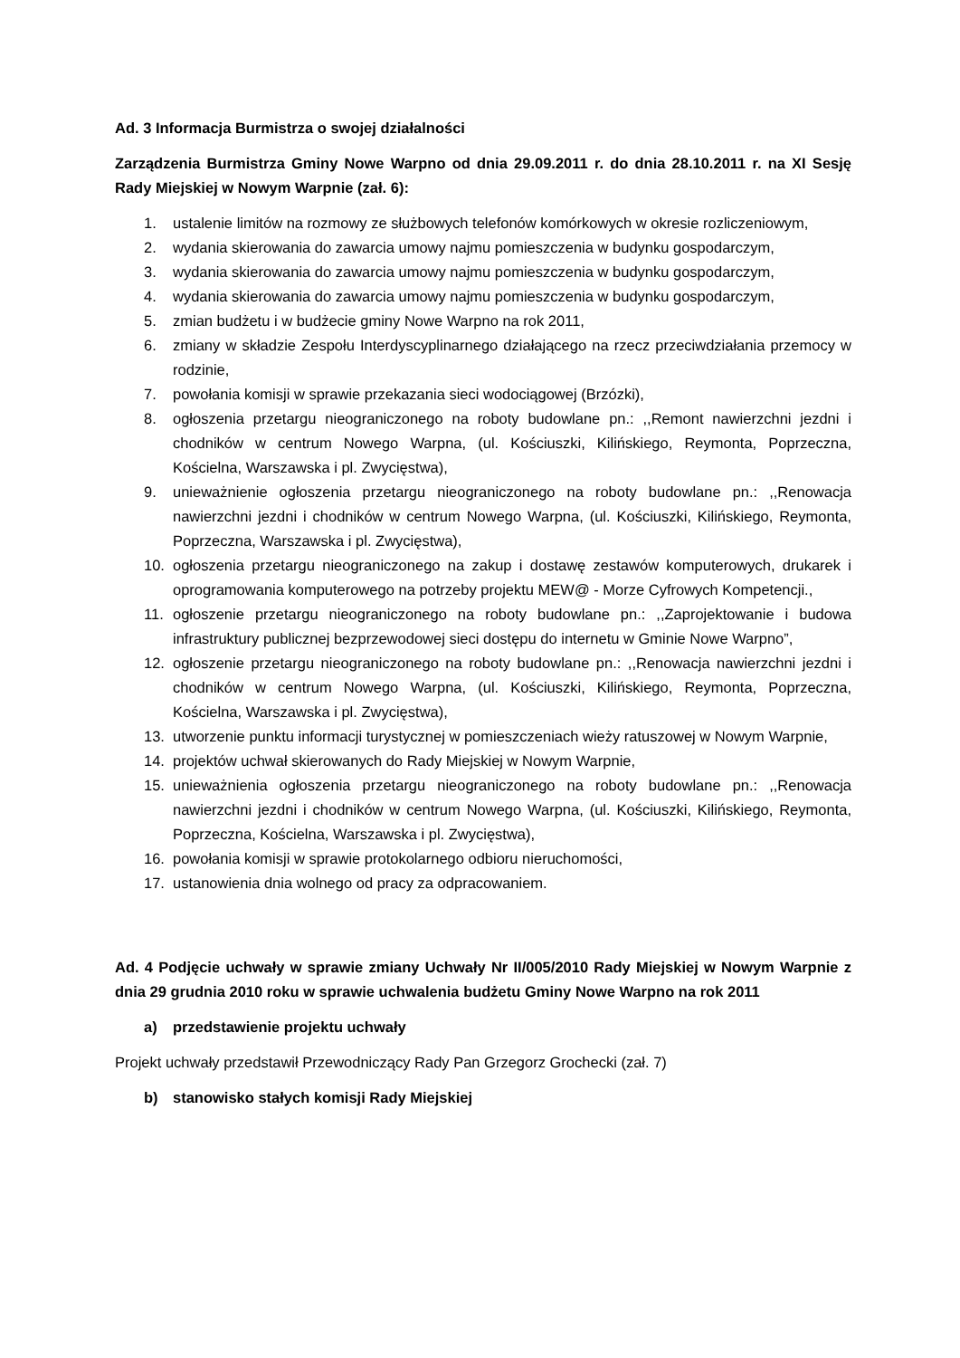Ad. 3 Informacja Burmistrza o swojej działalności
Zarządzenia Burmistrza Gminy Nowe Warpno od dnia 29.09.2011 r. do dnia 28.10.2011 r. na XI Sesję Rady Miejskiej w Nowym Warpnie (zał. 6):
1. ustalenie limitów na rozmowy ze służbowych telefonów komórkowych w okresie rozliczeniowym,
2. wydania skierowania do zawarcia umowy najmu pomieszczenia w budynku gospodarczym,
3. wydania skierowania do zawarcia umowy najmu pomieszczenia w budynku gospodarczym,
4. wydania skierowania do zawarcia umowy najmu pomieszczenia w budynku gospodarczym,
5. zmian budżetu i w budżecie gminy Nowe Warpno na rok 2011,
6. zmiany w składzie Zespołu Interdyscyplinarnego działającego na rzecz przeciwdziałania przemocy w rodzinie,
7. powołania komisji w sprawie przekazania sieci wodociągowej (Brzózki),
8. ogłoszenia przetargu nieograniczonego na roboty budowlane pn.: ,,Remont nawierzchni jezdni i chodników w centrum Nowego Warpna, (ul. Kościuszki, Kilińskiego, Reymonta, Poprzeczna, Kościelna, Warszawska i pl. Zwycięstwa),
9. unieważnienie ogłoszenia przetargu nieograniczonego na roboty budowlane pn.: ,,Renowacja nawierzchni jezdni i chodników w centrum Nowego Warpna, (ul. Kościuszki, Kilińskiego, Reymonta, Poprzeczna, Warszawska i pl. Zwycięstwa),
10. ogłoszenia przetargu nieograniczonego na zakup i dostawę zestawów komputerowych, drukarek i oprogramowania komputerowego na potrzeby projektu MEW@ - Morze Cyfrowych Kompetencji.,
11. ogłoszenie przetargu nieograniczonego na roboty budowlane pn.: ,,Zaprojektowanie i budowa infrastruktury publicznej bezprzewodowej sieci dostępu do internetu w Gminie Nowe Warpno”,
12. ogłoszenie przetargu nieograniczonego na roboty budowlane pn.: ,,Renowacja nawierzchni jezdni i chodników w centrum Nowego Warpna, (ul. Kościuszki, Kilińskiego, Reymonta, Poprzeczna, Kościelna, Warszawska i pl. Zwycięstwa),
13. utworzenie punktu informacji turystycznej w pomieszczeniach wieży ratuszowej w Nowym Warpnie,
14. projektów uchwał skierowanych do Rady Miejskiej w Nowym Warpnie,
15. unieważnienia ogłoszenia przetargu nieograniczonego na roboty budowlane pn.: ,,Renowacja nawierzchni jezdni i chodników w centrum Nowego Warpna, (ul. Kościuszki, Kilińskiego, Reymonta, Poprzeczna, Kościelna, Warszawska i pl. Zwycięstwa),
16. powołania komisji w sprawie protokolarnego odbioru nieruchomości,
17. ustanowienia dnia wolnego od pracy za odpracowaniem.
Ad. 4 Podjęcie uchwały w sprawie zmiany Uchwały Nr II/005/2010 Rady Miejskiej w Nowym Warpnie z dnia 29 grudnia 2010 roku w sprawie uchwalenia budżetu Gminy Nowe Warpno na rok 2011
a) przedstawienie projektu uchwały
Projekt uchwały przedstawił Przewodniczący Rady Pan Grzegorz Grochecki (zał. 7)
b) stanowisko stałych komisji Rady Miejskiej